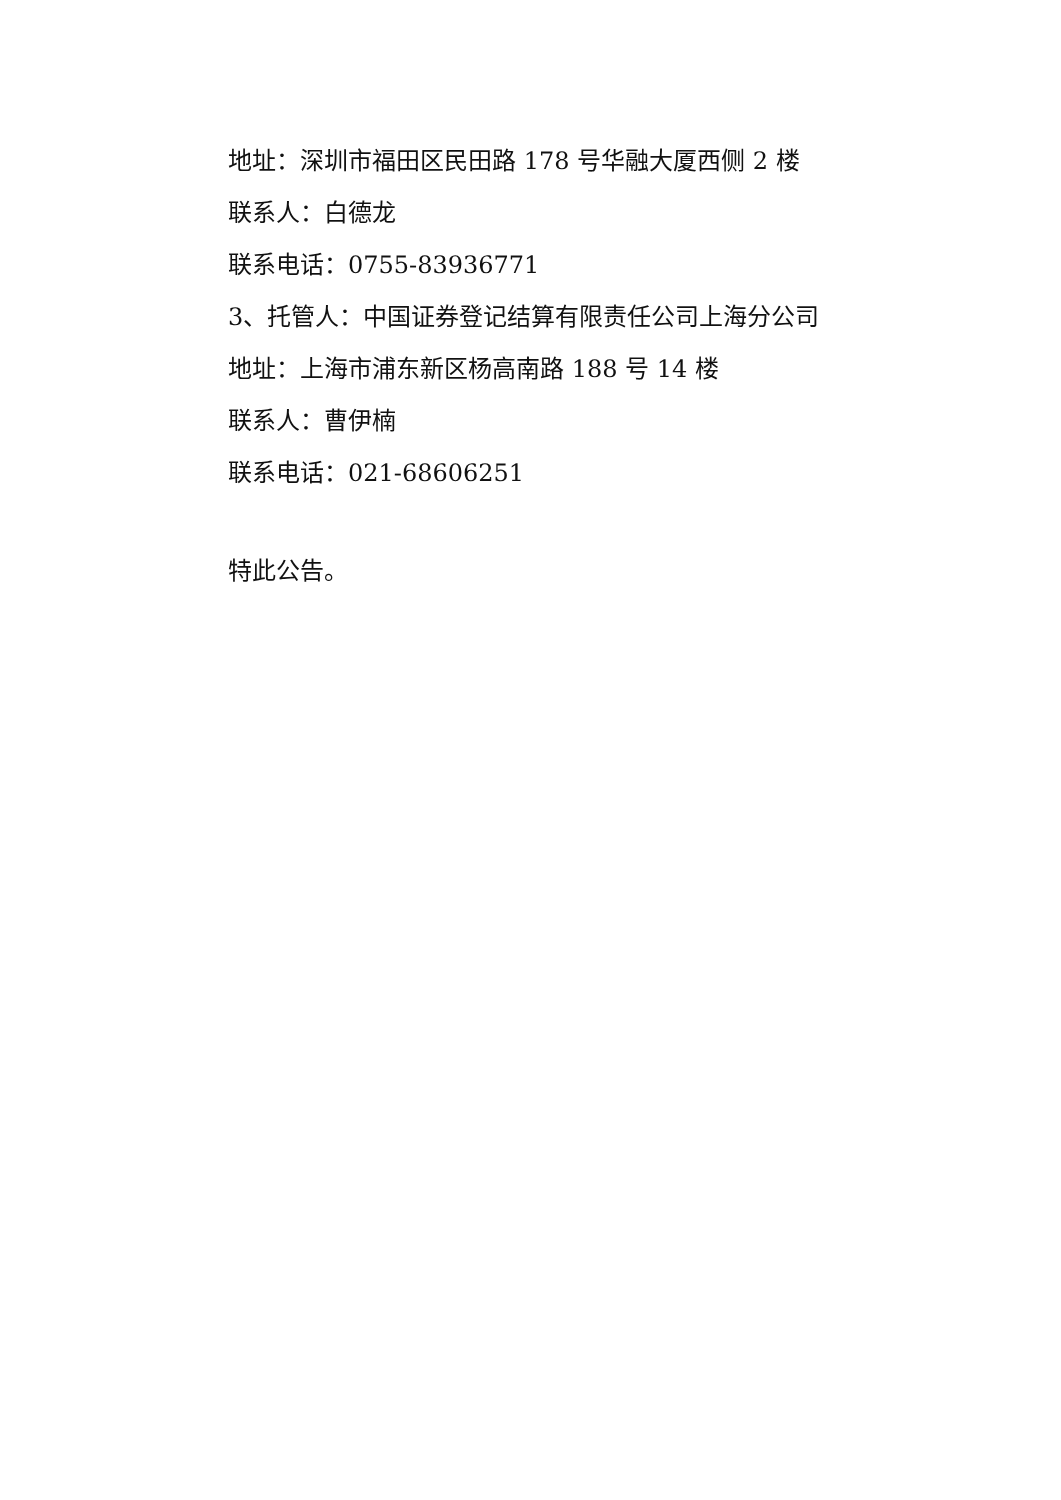地址：深圳市福田区民田路 178 号华融大厦西侧 2 楼
联系人：白德龙
联系电话：0755-83936771
3、托管人：中国证券登记结算有限责任公司上海分公司
地址：上海市浦东新区杨高南路 188 号 14 楼
联系人：曹伊楠
联系电话：021-68606251
特此公告。